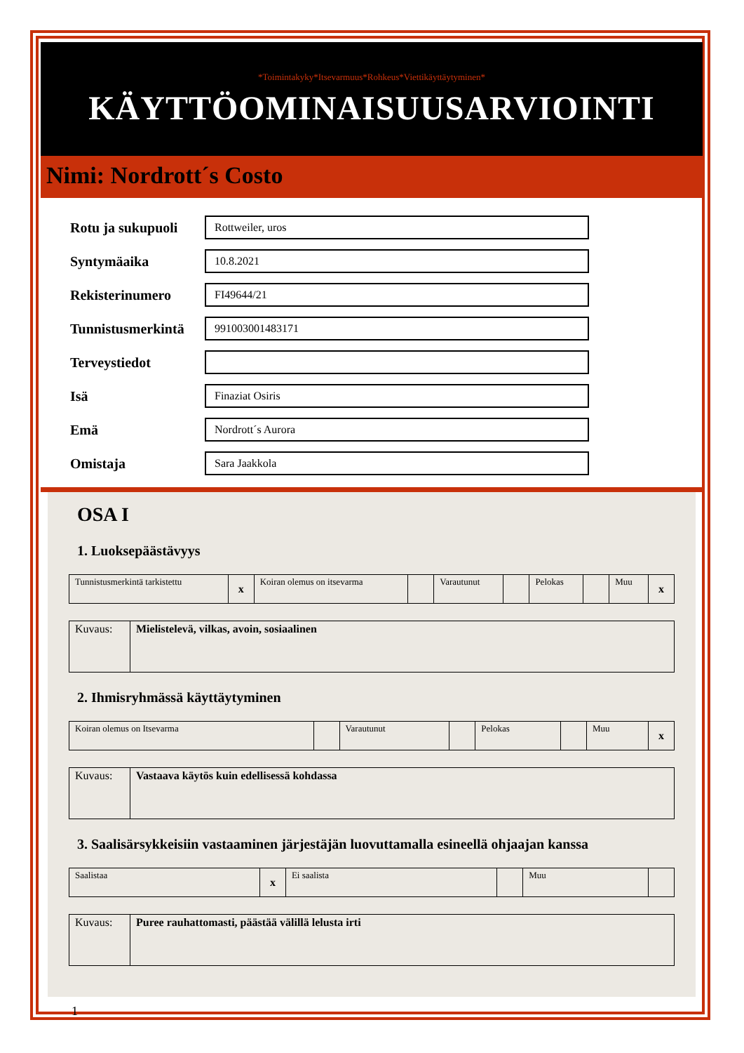*Toimintakyky*Itsevarmuus*Rohkeus*Viettikäyttäytyminen*
KÄYTTÖOMINAISUUSARVIOINTI
Nimi: Nordrott´s Costo
Rotu ja sukupuoli
Rottweiler, uros
Syntymäaika
10.8.2021
Rekisterinumero
FI49644/21
Tunnistusmerkintä
991003001483171
Terveystiedot
Isä
Finaziat Osiris
Emä
Nordrott´s Aurora
Omistaja
Sara Jaakkola
OSA I
1. Luoksepäästävyys
| Tunnistusmerkintä tarkistettu | x | Koiran olemus on itsevarma | | Varautunut | | Pelokas | | Muu | x |
| Kuvaus: | Mielistelevä, vilkas, avoin, sosiaalinen |
2. Ihmisryhmässä käyttäytyminen
| Koiran olemus on Itsevarma | | Varautunut | | Pelokas | | Muu | x |
| Kuvaus: | Vastaava käytös kuin edellisessä kohdassa |
3. Saalisärsykkeisiin vastaaminen järjestäjän luovuttamalla esineellä ohjaajan kanssa
| Saalistaa | x | Ei saalista | | Muu | |
| Kuvaus: | Puree rauhattomasti, päästää välillä lelusta irti |
1